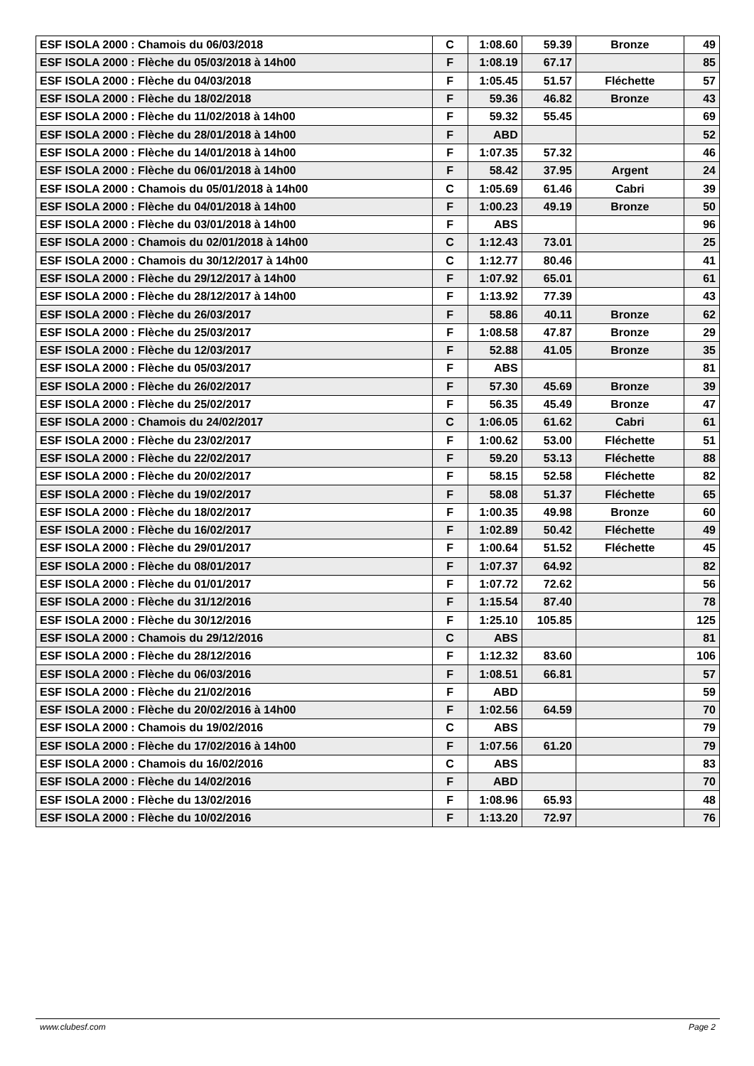| ESF ISOLA 2000 : Chamois du 06/03/2018 | C | 1:08.60 | 59.39 | Bronze | 49 |
| ESF ISOLA 2000 : Flèche du 05/03/2018 à 14h00 | F | 1:08.19 | 67.17 | | 85 |
| ESF ISOLA 2000 : Flèche du 04/03/2018 | F | 1:05.45 | 51.57 | Fléchette | 57 |
| ESF ISOLA 2000 : Flèche du 18/02/2018 | F | 59.36 | 46.82 | Bronze | 43 |
| ESF ISOLA 2000 : Flèche du 11/02/2018 à 14h00 | F | 59.32 | 55.45 | | 69 |
| ESF ISOLA 2000 : Flèche du 28/01/2018 à 14h00 | F | ABD | | | 52 |
| ESF ISOLA 2000 : Flèche du 14/01/2018 à 14h00 | F | 1:07.35 | 57.32 | | 46 |
| ESF ISOLA 2000 : Flèche du 06/01/2018 à 14h00 | F | 58.42 | 37.95 | Argent | 24 |
| ESF ISOLA 2000 : Chamois du 05/01/2018 à 14h00 | C | 1:05.69 | 61.46 | Cabri | 39 |
| ESF ISOLA 2000 : Flèche du 04/01/2018 à 14h00 | F | 1:00.23 | 49.19 | Bronze | 50 |
| ESF ISOLA 2000 : Flèche du 03/01/2018 à 14h00 | F | ABS | | | 96 |
| ESF ISOLA 2000 : Chamois du 02/01/2018 à 14h00 | C | 1:12.43 | 73.01 | | 25 |
| ESF ISOLA 2000 : Chamois du 30/12/2017 à 14h00 | C | 1:12.77 | 80.46 | | 41 |
| ESF ISOLA 2000 : Flèche du 29/12/2017 à 14h00 | F | 1:07.92 | 65.01 | | 61 |
| ESF ISOLA 2000 : Flèche du 28/12/2017 à 14h00 | F | 1:13.92 | 77.39 | | 43 |
| ESF ISOLA 2000 : Flèche du 26/03/2017 | F | 58.86 | 40.11 | Bronze | 62 |
| ESF ISOLA 2000 : Flèche du 25/03/2017 | F | 1:08.58 | 47.87 | Bronze | 29 |
| ESF ISOLA 2000 : Flèche du 12/03/2017 | F | 52.88 | 41.05 | Bronze | 35 |
| ESF ISOLA 2000 : Flèche du 05/03/2017 | F | ABS | | | 81 |
| ESF ISOLA 2000 : Flèche du 26/02/2017 | F | 57.30 | 45.69 | Bronze | 39 |
| ESF ISOLA 2000 : Flèche du 25/02/2017 | F | 56.35 | 45.49 | Bronze | 47 |
| ESF ISOLA 2000 : Chamois du 24/02/2017 | C | 1:06.05 | 61.62 | Cabri | 61 |
| ESF ISOLA 2000 : Flèche du 23/02/2017 | F | 1:00.62 | 53.00 | Fléchette | 51 |
| ESF ISOLA 2000 : Flèche du 22/02/2017 | F | 59.20 | 53.13 | Fléchette | 88 |
| ESF ISOLA 2000 : Flèche du 20/02/2017 | F | 58.15 | 52.58 | Fléchette | 82 |
| ESF ISOLA 2000 : Flèche du 19/02/2017 | F | 58.08 | 51.37 | Fléchette | 65 |
| ESF ISOLA 2000 : Flèche du 18/02/2017 | F | 1:00.35 | 49.98 | Bronze | 60 |
| ESF ISOLA 2000 : Flèche du 16/02/2017 | F | 1:02.89 | 50.42 | Fléchette | 49 |
| ESF ISOLA 2000 : Flèche du 29/01/2017 | F | 1:00.64 | 51.52 | Fléchette | 45 |
| ESF ISOLA 2000 : Flèche du 08/01/2017 | F | 1:07.37 | 64.92 | | 82 |
| ESF ISOLA 2000 : Flèche du 01/01/2017 | F | 1:07.72 | 72.62 | | 56 |
| ESF ISOLA 2000 : Flèche du 31/12/2016 | F | 1:15.54 | 87.40 | | 78 |
| ESF ISOLA 2000 : Flèche du 30/12/2016 | F | 1:25.10 | 105.85 | | 125 |
| ESF ISOLA 2000 : Chamois du 29/12/2016 | C | ABS | | | 81 |
| ESF ISOLA 2000 : Flèche du 28/12/2016 | F | 1:12.32 | 83.60 | | 106 |
| ESF ISOLA 2000 : Flèche du 06/03/2016 | F | 1:08.51 | 66.81 | | 57 |
| ESF ISOLA 2000 : Flèche du 21/02/2016 | F | ABD | | | 59 |
| ESF ISOLA 2000 : Flèche du 20/02/2016 à 14h00 | F | 1:02.56 | 64.59 | | 70 |
| ESF ISOLA 2000 : Chamois du 19/02/2016 | C | ABS | | | 79 |
| ESF ISOLA 2000 : Flèche du 17/02/2016 à 14h00 | F | 1:07.56 | 61.20 | | 79 |
| ESF ISOLA 2000 : Chamois du 16/02/2016 | C | ABS | | | 83 |
| ESF ISOLA 2000 : Flèche du 14/02/2016 | F | ABD | | | 70 |
| ESF ISOLA 2000 : Flèche du 13/02/2016 | F | 1:08.96 | 65.93 | | 48 |
| ESF ISOLA 2000 : Flèche du 10/02/2016 | F | 1:13.20 | 72.97 | | 76 |
www.clubesf.com Page 2